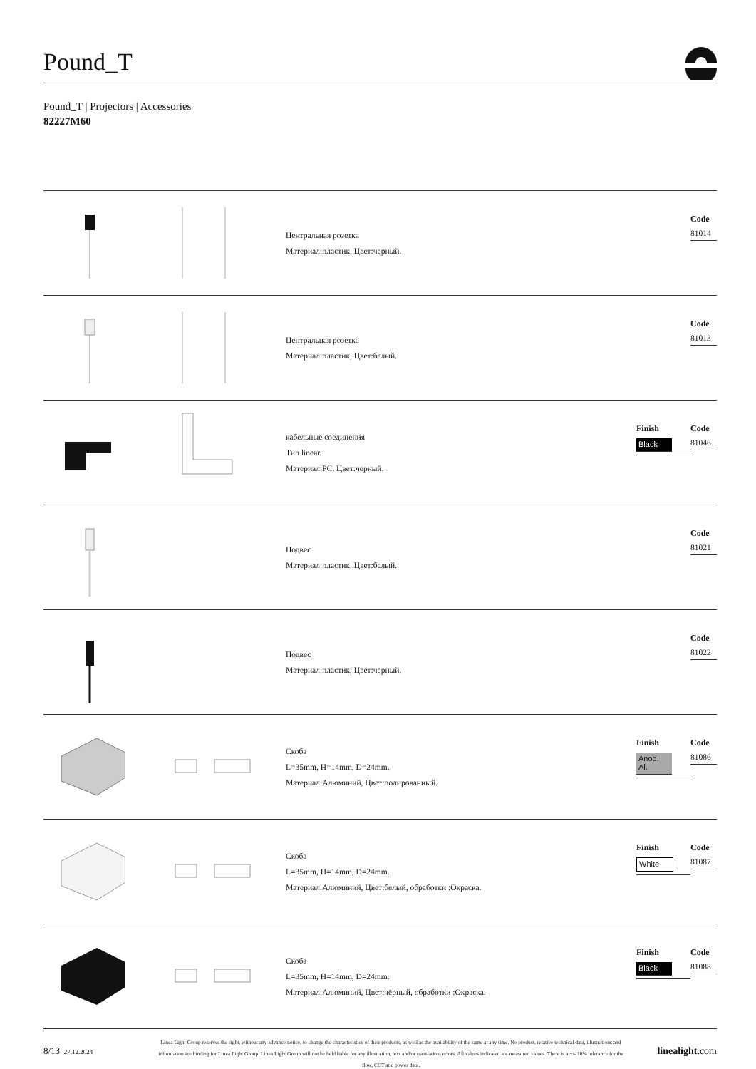Pound_T
Pound_T | Projectors | Accessories
82227M60
Центральная розетка
Материал:пластик, Цвет:черный.
Code
81014
Центральная розетка
Материал:пластик, Цвет:белый.
Code
81013
кабельные соединения
Тип linear.
Материал:PC, Цвет:черный.
Finish
Black
Code
81046
Подвес
Материал:пластик, Цвет:белый.
Code
81021
Подвес
Материал:пластик, Цвет:черный.
Code
81022
Скоба
L=35mm, H=14mm, D=24mm.
Материал:Алюминий, Цвет:полированный.
Finish
Anod. Al.
Code
81086
Скоба
L=35mm, H=14mm, D=24mm.
Материал:Алюминий, Цвет:белый, обработки :Окраска.
Finish
White
Code
81087
Скоба
L=35mm, H=14mm, D=24mm.
Материал:Алюминий, Цвет:чёрный, обработки :Окраска.
Finish
Black
Code
81088
8/13 27.12.2024
Linea Light Group reserves the right, without any advance notice, to change the characteristics of their products, as well as the availability of the same at any time. No product, relative technical data, illustrations and information are binding for Linea Light Group. Linea Light Group will not be held liable for any illustration, text and/or translation\ errors. All values indicated are measured values. There is a +/- 10% tolerance for the flow, CCT and power data.
linealight.com